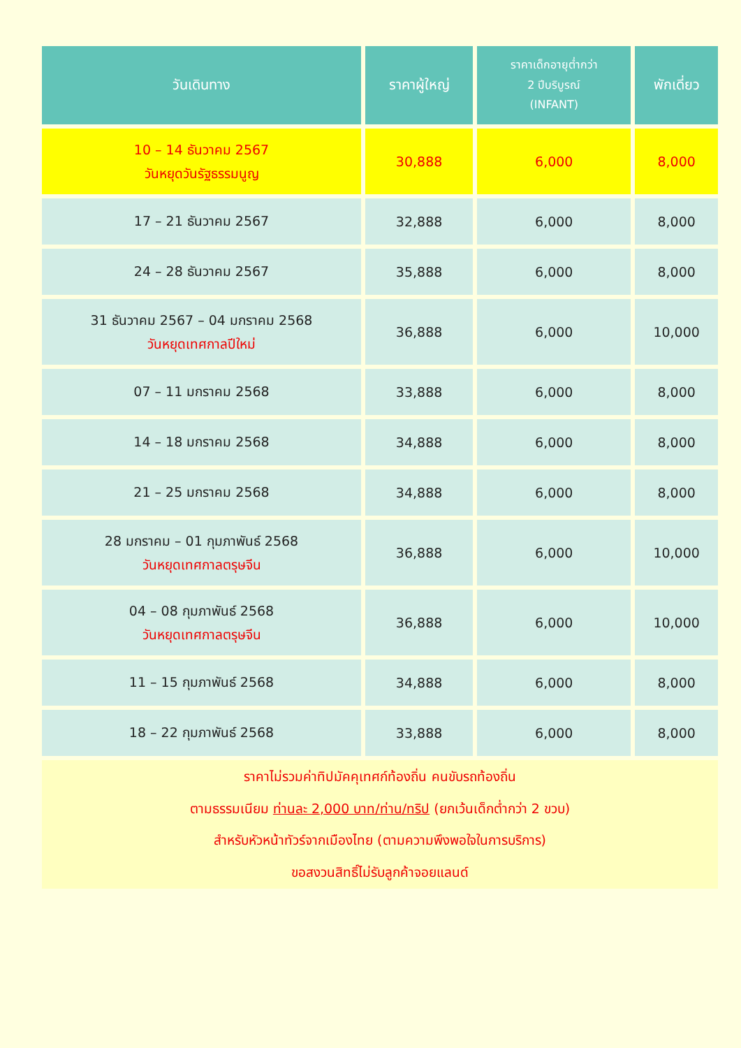| วันเดินทาง | ราคาผู้ใหญ่ | ราคาเด็กอายุต่ำกว่า 2 ปีบริบูรณ์ (INFANT) | พักเดี่ยว |
| --- | --- | --- | --- |
| 10 – 14 ธันวาคม 2567 วันหยุดวันรัฐธรรมนูญ | 30,888 | 6,000 | 8,000 |
| 17 – 21 ธันวาคม 2567 | 32,888 | 6,000 | 8,000 |
| 24 – 28 ธันวาคม 2567 | 35,888 | 6,000 | 8,000 |
| 31 ธันวาคม 2567 – 04 มกราคม 2568 วันหยุดเทศกาลปีใหม่ | 36,888 | 6,000 | 10,000 |
| 07 – 11 มกราคม 2568 | 33,888 | 6,000 | 8,000 |
| 14 – 18 มกราคม 2568 | 34,888 | 6,000 | 8,000 |
| 21 – 25 มกราคม 2568 | 34,888 | 6,000 | 8,000 |
| 28 มกราคม – 01 กุมภาพันธ์ 2568 วันหยุดเทศกาลตรุษจีน | 36,888 | 6,000 | 10,000 |
| 04 – 08 กุมภาพันธ์ 2568 วันหยุดเทศกาลตรุษจีน | 36,888 | 6,000 | 10,000 |
| 11 – 15 กุมภาพันธ์ 2568 | 34,888 | 6,000 | 8,000 |
| 18 – 22 กุมภาพันธ์ 2568 | 33,888 | 6,000 | 8,000 |
| ราคาไม่รวมค่าทิปมัคคุเทศก์ท้องถิ่น คนขับรถท้องถิ่น ตามธรรมเนียม ท่านละ 2,000 บาท/ท่าน/ทริป (ยกเว้นเด็กต่ำกว่า 2 ขวบ) สำหรับหัวหน้าทัวร์จากเมืองไทย (ตามความพึงพอใจในการบริการ) ขอสงวนสิทธิ์ไม่รับลูกค้าจอยแลนด์ | | | |